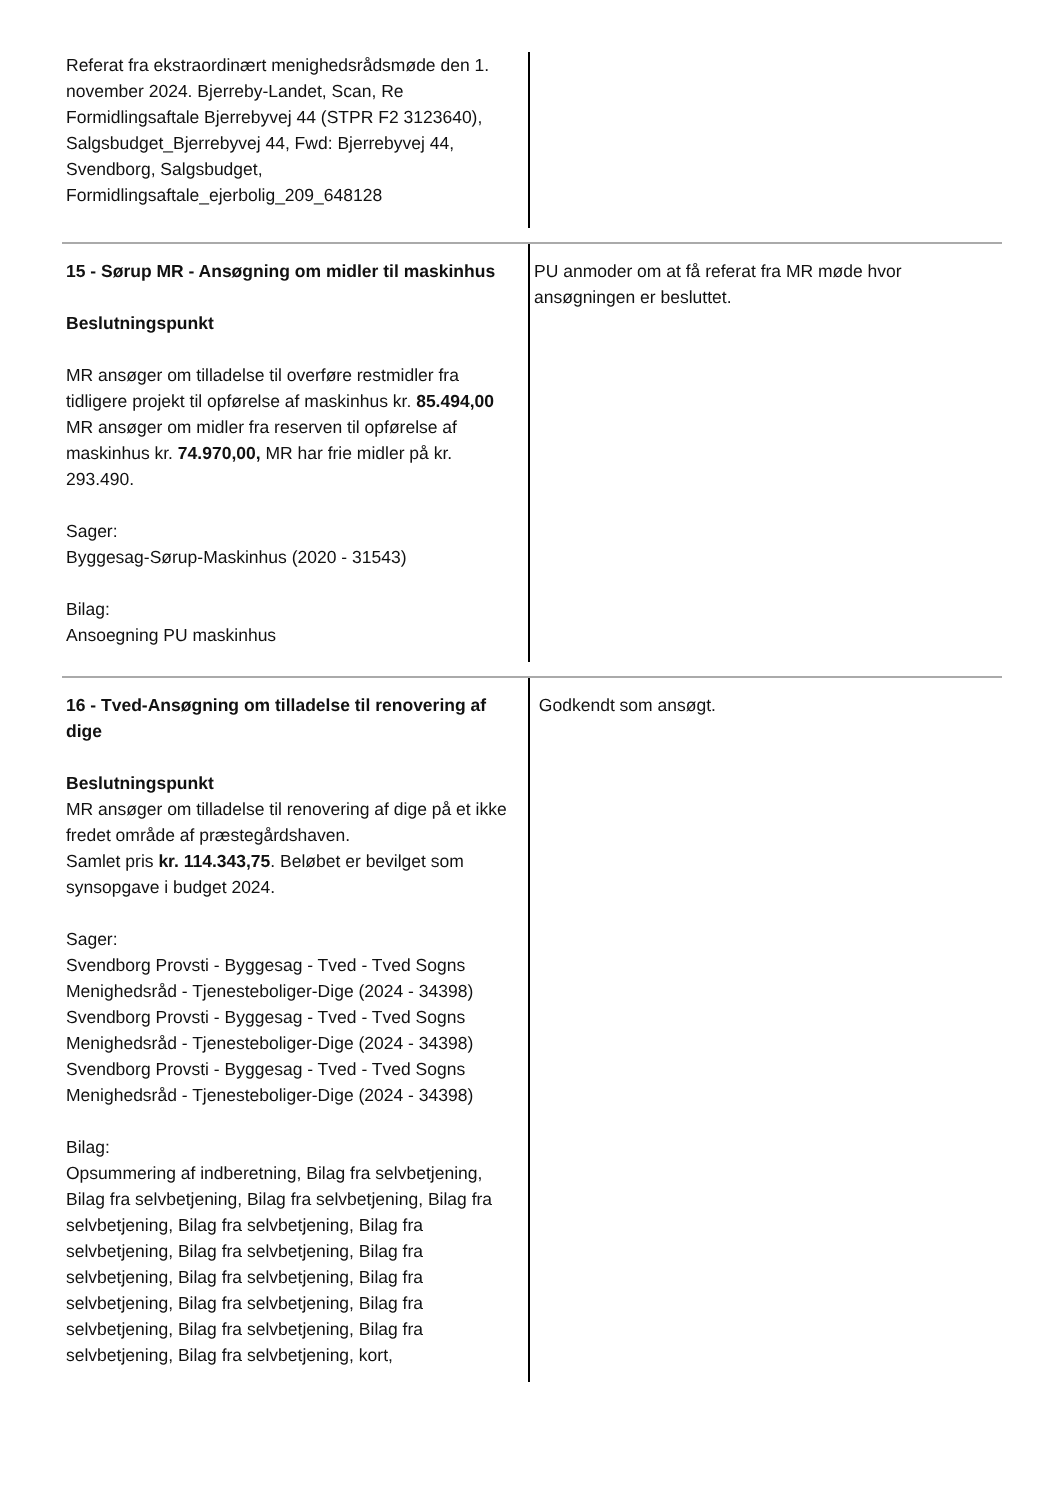| Referat fra ekstraordinært menighedsrådsmøde den 1. november 2024. Bjerreby-Landet, Scan, Re Formidlingsaftale Bjerrebyvej 44 (STPR F2 3123640), Salgsbudget_Bjerrebyvej 44, Fwd: Bjerrebyvej 44, Svendborg, Salgsbudget, Formidlingsaftale_ejerbolig_209_648128 | |
| 15 - Sørup MR - Ansøgning om midler til maskinhus Beslutningspunkt MR ansøger om tilladelse til overføre restmidler fra tidligere projekt til opførelse af maskinhus kr. 85.494,00 MR ansøger om midler fra reserven til opførelse af maskinhus kr. 74.970,00, MR har frie midler på kr. 293.490. Sager: Byggesag-Sørup-Maskinhus (2020 - 31543) Bilag: Ansoegning PU maskinhus | PU anmoder om at få referat fra MR møde hvor ansøgningen er besluttet. |
| 16 - Tved-Ansøgning om tilladelse til renovering af dige Beslutningspunkt MR ansøger om tilladelse til renovering af dige på et ikke fredet område af præstegårdshaven. Samlet pris kr. 114.343,75 . Beløbet er bevilget som synsopgave i budget 2024. Sager: Svendborg Provsti - Byggesag - Tved - Tved Sogns Menighedsråd - Tjenesteboliger-Dige (2024 - 34398) Svendborg Provsti - Byggesag - Tved - Tved Sogns Menighedsråd - Tjenesteboliger-Dige (2024 - 34398) Svendborg Provsti - Byggesag - Tved - Tved Sogns Menighedsråd - Tjenesteboliger-Dige (2024 - 34398) Bilag: Opsummering af indberetning, Bilag fra selvbetjening, Bilag fra selvbetjening, Bilag fra selvbetjening, Bilag fra selvbetjening, Bilag fra selvbetjening, Bilag fra selvbetjening, Bilag fra selvbetjening, Bilag fra selvbetjening, Bilag fra selvbetjening, Bilag fra selvbetjening, Bilag fra selvbetjening, Bilag fra selvbetjening, Bilag fra selvbetjening, Bilag fra selvbetjening, Bilag fra selvbetjening, kort, | Godkendt som ansøgt. |